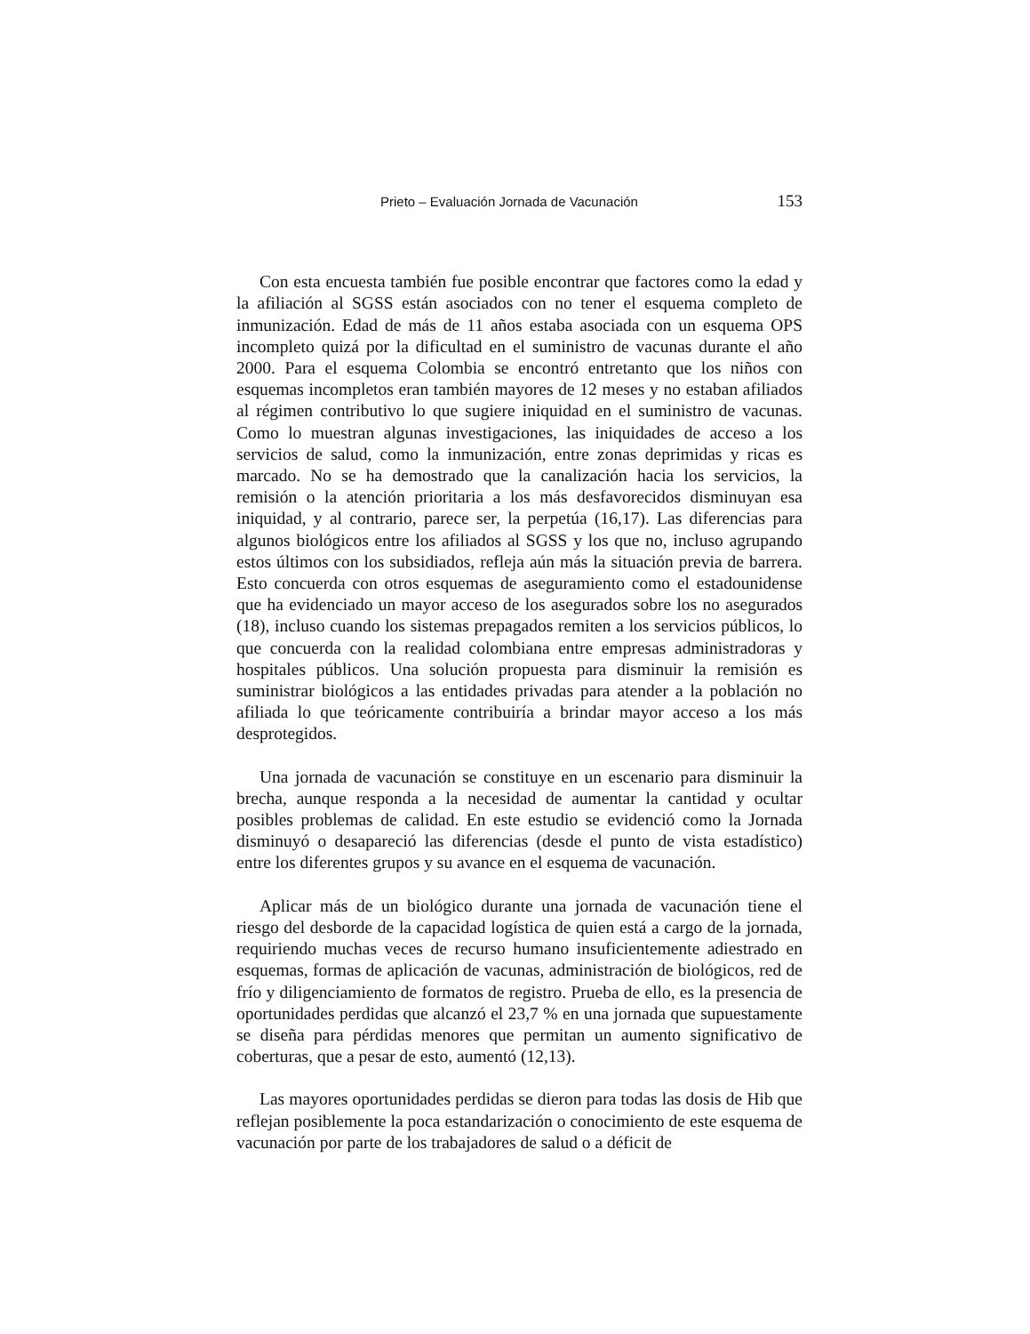Prieto – Evaluación Jornada de Vacunación 153
Con esta encuesta también fue posible encontrar que factores como la edad y la afiliación al SGSS están asociados con no tener el esquema completo de inmunización. Edad de más de 11 años estaba asociada con un esquema OPS incompleto quizá por la dificultad en el suministro de vacunas durante el año 2000. Para el esquema Colombia se encontró entretanto que los niños con esquemas incompletos eran también mayores de 12 meses y no estaban afiliados al régimen contributivo lo que sugiere iniquidad en el suministro de vacunas. Como lo muestran algunas investigaciones, las iniquidades de acceso a los servicios de salud, como la inmunización, entre zonas deprimidas y ricas es marcado. No se ha demostrado que la canalización hacia los servicios, la remisión o la atención prioritaria a los más desfavorecidos disminuyan esa iniquidad, y al contrario, parece ser, la perpetúa (16,17). Las diferencias para algunos biológicos entre los afiliados al SGSS y los que no, incluso agrupando estos últimos con los subsidiados, refleja aún más la situación previa de barrera. Esto concuerda con otros esquemas de aseguramiento como el estadounidense que ha evidenciado un mayor acceso de los asegurados sobre los no asegurados (18), incluso cuando los sistemas prepagados remiten a los servicios públicos, lo que concuerda con la realidad colombiana entre empresas administradoras y hospitales públicos. Una solución propuesta para disminuir la remisión es suministrar biológicos a las entidades privadas para atender a la población no afiliada lo que teóricamente contribuiría a brindar mayor acceso a los más desprotegidos.
Una jornada de vacunación se constituye en un escenario para disminuir la brecha, aunque responda a la necesidad de aumentar la cantidad y ocultar posibles problemas de calidad. En este estudio se evidenció como la Jornada disminuyó o desapareció las diferencias (desde el punto de vista estadístico) entre los diferentes grupos y su avance en el esquema de vacunación.
Aplicar más de un biológico durante una jornada de vacunación tiene el riesgo del desborde de la capacidad logística de quien está a cargo de la jornada, requiriendo muchas veces de recurso humano insuficientemente adiestrado en esquemas, formas de aplicación de vacunas, administración de biológicos, red de frío y diligenciamiento de formatos de registro. Prueba de ello, es la presencia de oportunidades perdidas que alcanzó el 23,7 % en una jornada que supuestamente se diseña para pérdidas menores que permitan un aumento significativo de coberturas, que a pesar de esto, aumentó (12,13).
Las mayores oportunidades perdidas se dieron para todas las dosis de Hib que reflejan posiblemente la poca estandarización o conocimiento de este esquema de vacunación por parte de los trabajadores de salud o a déficit de